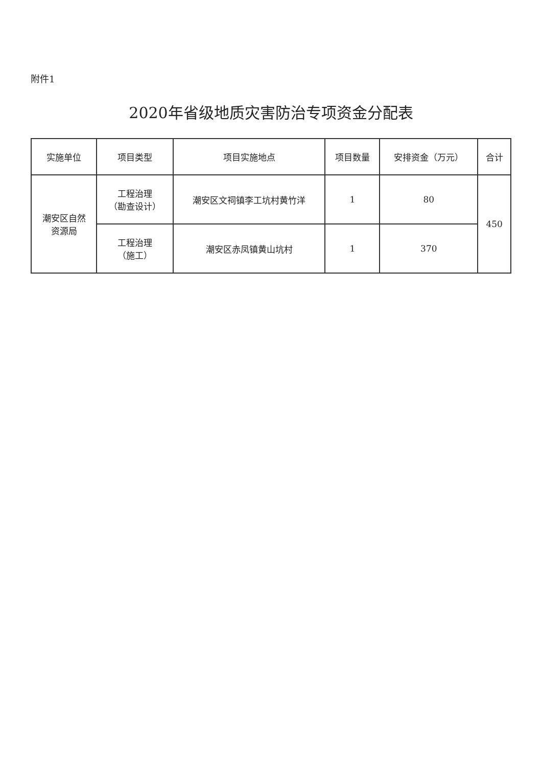附件1
2020年省级地质灾害防治专项资金分配表
| 实施单位 | 项目类型 | 项目实施地点 | 项目数量 | 安排资金（万元） | 合计 |
| --- | --- | --- | --- | --- | --- |
| 潮安区自然 资源局 | 工程治理 （勘查设计） | 潮安区文祠镇李工坑村黄竹洋 | 1 | 80 | 450 |
| | 工程治理 （施工） | 潮安区赤凤镇黄山坑村 | 1 | 370 | |